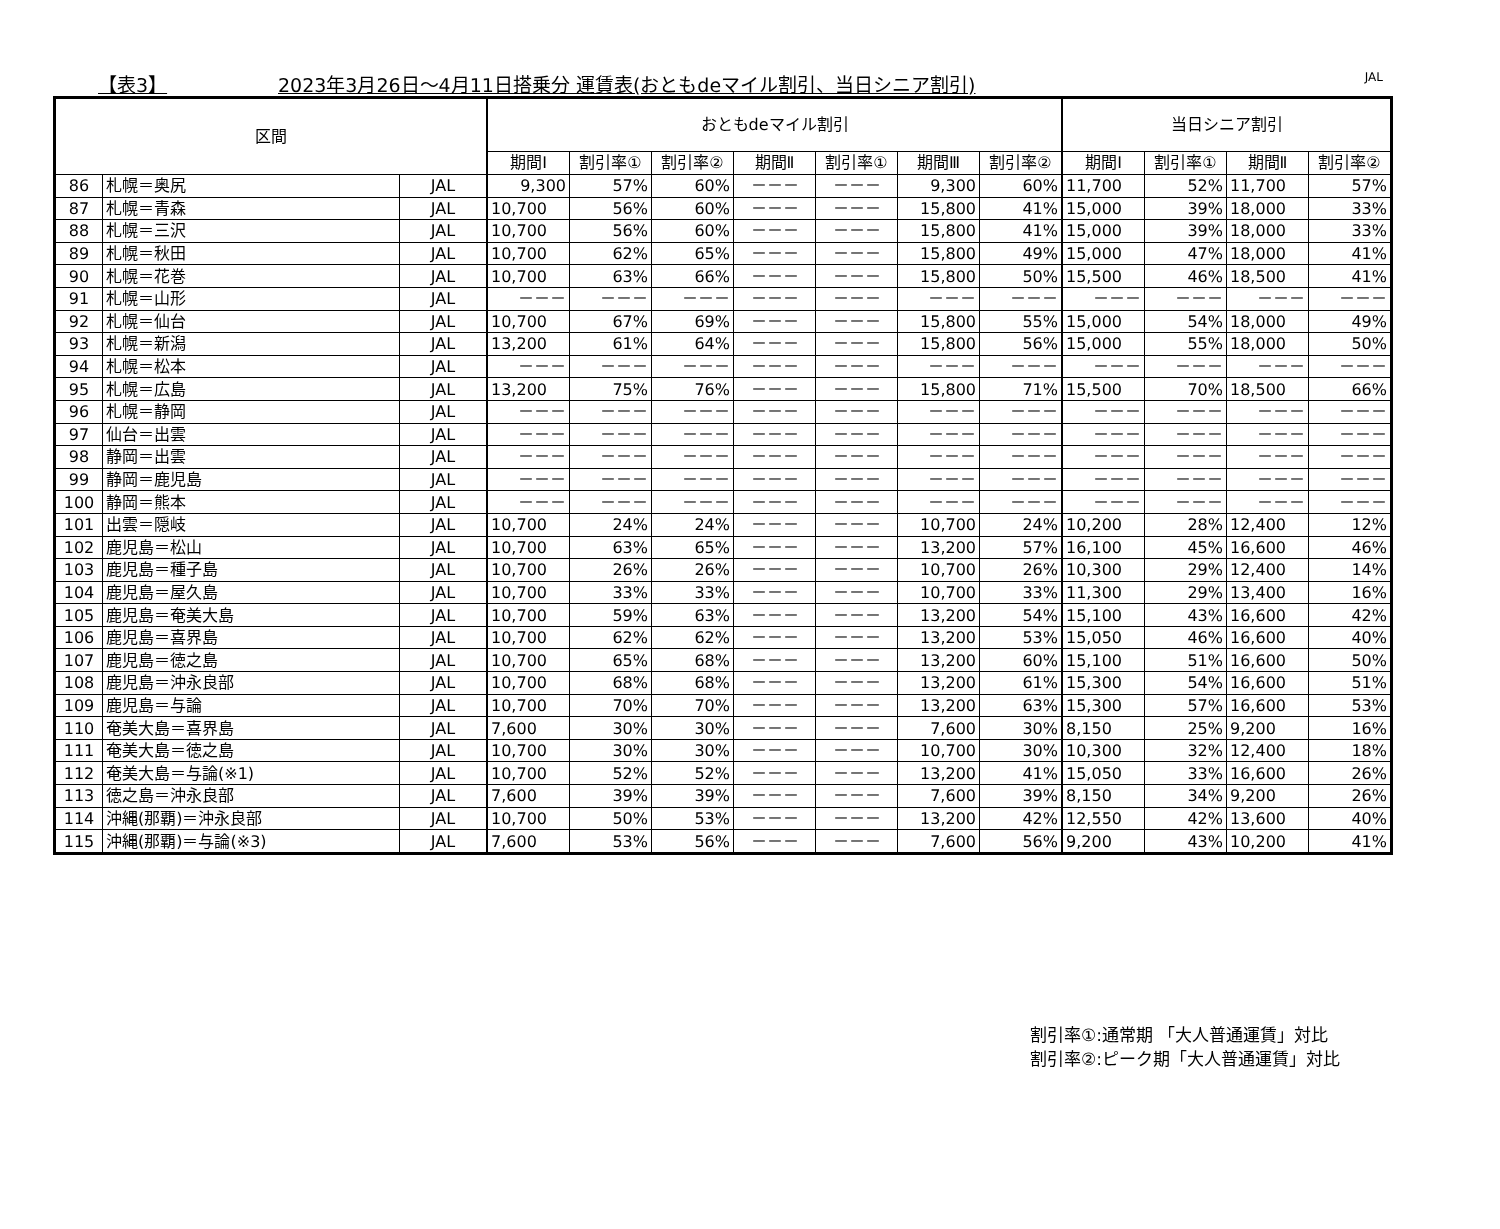【表3】 2023年3月26日～4月11日搭乗分 運賃表(おともdeマイル割引、当日シニア割引) JAL
| 区間 | | | おともdeマイル割引 | | | | | | | 当日シニア割引 | | | |
| --- | --- | --- | --- | --- | --- | --- | --- | --- | --- | --- | --- | --- | --- |
| | | | 期間Ⅰ | 割引率① | 割引率② | 期間Ⅱ | 割引率① | 期間Ⅲ | 割引率② | 期間Ⅰ | 割引率① | 期間Ⅱ | 割引率② |
| 86 | 札幌＝奥尻 | JAL | 9,300 | 57% | 60% | －－－ | －－－ | 9,300 | 60% | 11,700 | 52% | 11,700 | 57% |
| 87 | 札幌＝青森 | JAL | 10,700 | 56% | 60% | －－－ | －－－ | 15,800 | 41% | 15,000 | 39% | 18,000 | 33% |
| 88 | 札幌＝三沢 | JAL | 10,700 | 56% | 60% | －－－ | －－－ | 15,800 | 41% | 15,000 | 39% | 18,000 | 33% |
| 89 | 札幌＝秋田 | JAL | 10,700 | 62% | 65% | －－－ | －－－ | 15,800 | 49% | 15,000 | 47% | 18,000 | 41% |
| 90 | 札幌＝花巻 | JAL | 10,700 | 63% | 66% | －－－ | －－－ | 15,800 | 50% | 15,500 | 46% | 18,500 | 41% |
| 91 | 札幌＝山形 | JAL | －－－ | －－－ | －－－ | －－－ | －－－ | －－－ | －－－ | －－－ | －－－ | －－－ | －－－ |
| 92 | 札幌＝仙台 | JAL | 10,700 | 67% | 69% | －－－ | －－－ | 15,800 | 55% | 15,000 | 54% | 18,000 | 49% |
| 93 | 札幌＝新潟 | JAL | 13,200 | 61% | 64% | －－－ | －－－ | 15,800 | 56% | 15,000 | 55% | 18,000 | 50% |
| 94 | 札幌＝松本 | JAL | －－－ | －－－ | －－－ | －－－ | －－－ | －－－ | －－－ | －－－ | －－－ | －－－ | －－－ |
| 95 | 札幌＝広島 | JAL | 13,200 | 75% | 76% | －－－ | －－－ | 15,800 | 71% | 15,500 | 70% | 18,500 | 66% |
| 96 | 札幌＝静岡 | JAL | －－－ | －－－ | －－－ | －－－ | －－－ | －－－ | －－－ | －－－ | －－－ | －－－ | －－－ |
| 97 | 仙台＝出雲 | JAL | －－－ | －－－ | －－－ | －－－ | －－－ | －－－ | －－－ | －－－ | －－－ | －－－ | －－－ |
| 98 | 静岡＝出雲 | JAL | －－－ | －－－ | －－－ | －－－ | －－－ | －－－ | －－－ | －－－ | －－－ | －－－ | －－－ |
| 99 | 静岡＝鹿児島 | JAL | －－－ | －－－ | －－－ | －－－ | －－－ | －－－ | －－－ | －－－ | －－－ | －－－ | －－－ |
| 100 | 静岡＝熊本 | JAL | －－－ | －－－ | －－－ | －－－ | －－－ | －－－ | －－－ | －－－ | －－－ | －－－ | －－－ |
| 101 | 出雲＝隠岐 | JAL | 10,700 | 24% | 24% | －－－ | －－－ | 10,700 | 24% | 10,200 | 28% | 12,400 | 12% |
| 102 | 鹿児島＝松山 | JAL | 10,700 | 63% | 65% | －－－ | －－－ | 13,200 | 57% | 16,100 | 45% | 16,600 | 46% |
| 103 | 鹿児島＝種子島 | JAL | 10,700 | 26% | 26% | －－－ | －－－ | 10,700 | 26% | 10,300 | 29% | 12,400 | 14% |
| 104 | 鹿児島＝屋久島 | JAL | 10,700 | 33% | 33% | －－－ | －－－ | 10,700 | 33% | 11,300 | 29% | 13,400 | 16% |
| 105 | 鹿児島＝奄美大島 | JAL | 10,700 | 59% | 63% | －－－ | －－－ | 13,200 | 54% | 15,100 | 43% | 16,600 | 42% |
| 106 | 鹿児島＝喜界島 | JAL | 10,700 | 62% | 62% | －－－ | －－－ | 13,200 | 53% | 15,050 | 46% | 16,600 | 40% |
| 107 | 鹿児島＝徳之島 | JAL | 10,700 | 65% | 68% | －－－ | －－－ | 13,200 | 60% | 15,100 | 51% | 16,600 | 50% |
| 108 | 鹿児島＝沖永良部 | JAL | 10,700 | 68% | 68% | －－－ | －－－ | 13,200 | 61% | 15,300 | 54% | 16,600 | 51% |
| 109 | 鹿児島＝与論 | JAL | 10,700 | 70% | 70% | －－－ | －－－ | 13,200 | 63% | 15,300 | 57% | 16,600 | 53% |
| 110 | 奄美大島＝喜界島 | JAL | 7,600 | 30% | 30% | －－－ | －－－ | 7,600 | 30% | 8,150 | 25% | 9,200 | 16% |
| 111 | 奄美大島＝徳之島 | JAL | 10,700 | 30% | 30% | －－－ | －－－ | 10,700 | 30% | 10,300 | 32% | 12,400 | 18% |
| 112 | 奄美大島＝与論(※1) | JAL | 10,700 | 52% | 52% | －－－ | －－－ | 13,200 | 41% | 15,050 | 33% | 16,600 | 26% |
| 113 | 徳之島＝沖永良部 | JAL | 7,600 | 39% | 39% | －－－ | －－－ | 7,600 | 39% | 8,150 | 34% | 9,200 | 26% |
| 114 | 沖縄(那覇)＝沖永良部 | JAL | 10,700 | 50% | 53% | －－－ | －－－ | 13,200 | 42% | 12,550 | 42% | 13,600 | 40% |
| 115 | 沖縄(那覇)＝与論(※3) | JAL | 7,600 | 53% | 56% | －－－ | －－－ | 7,600 | 56% | 9,200 | 43% | 10,200 | 41% |
割引率①:通常期 「大人普通運賃」対比
割引率②:ピーク期「大人普通運賃」対比